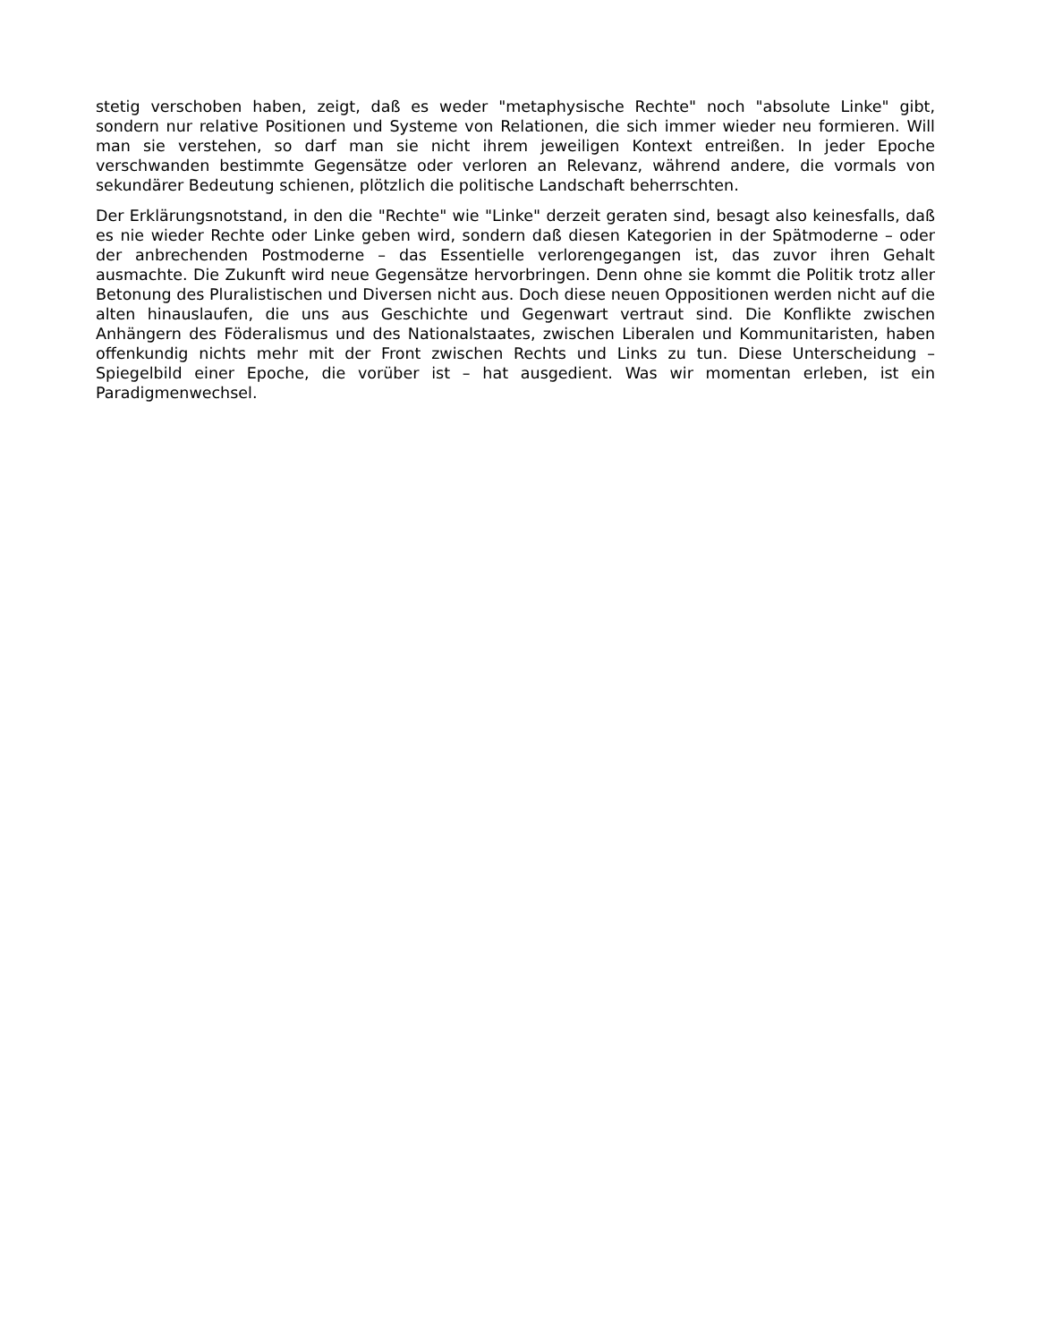stetig verschoben haben, zeigt, daß es weder "metaphysische Rechte" noch "absolute Linke" gibt, sondern nur relative Positionen und Systeme von Relationen, die sich immer wieder neu formieren. Will man sie verstehen, so darf man sie nicht ihrem jeweiligen Kontext entreißen. In jeder Epoche verschwanden bestimmte Gegensätze oder verloren an Relevanz, während andere, die vormals von sekundärer Bedeutung schienen, plötzlich die politische Landschaft beherrschten.
Der Erklärungsnotstand, in den die "Rechte" wie "Linke" derzeit geraten sind, besagt also keinesfalls, daß es nie wieder Rechte oder Linke geben wird, sondern daß diesen Kategorien in der Spätmoderne – oder der anbrechenden Postmoderne – das Essentielle verlorengegangen ist, das zuvor ihren Gehalt ausmachte. Die Zukunft wird neue Gegensätze hervorbringen. Denn ohne sie kommt die Politik trotz aller Betonung des Pluralistischen und Diversen nicht aus. Doch diese neuen Oppositionen werden nicht auf die alten hinauslaufen, die uns aus Geschichte und Gegenwart vertraut sind. Die Konflikte zwischen Anhängern des Föderalismus und des Nationalstaates, zwischen Liberalen und Kommunitaristen, haben offenkundig nichts mehr mit der Front zwischen Rechts und Links zu tun. Diese Unterscheidung – Spiegelbild einer Epoche, die vorüber ist – hat ausgedient. Was wir momentan erleben, ist ein Paradigmenwechsel.